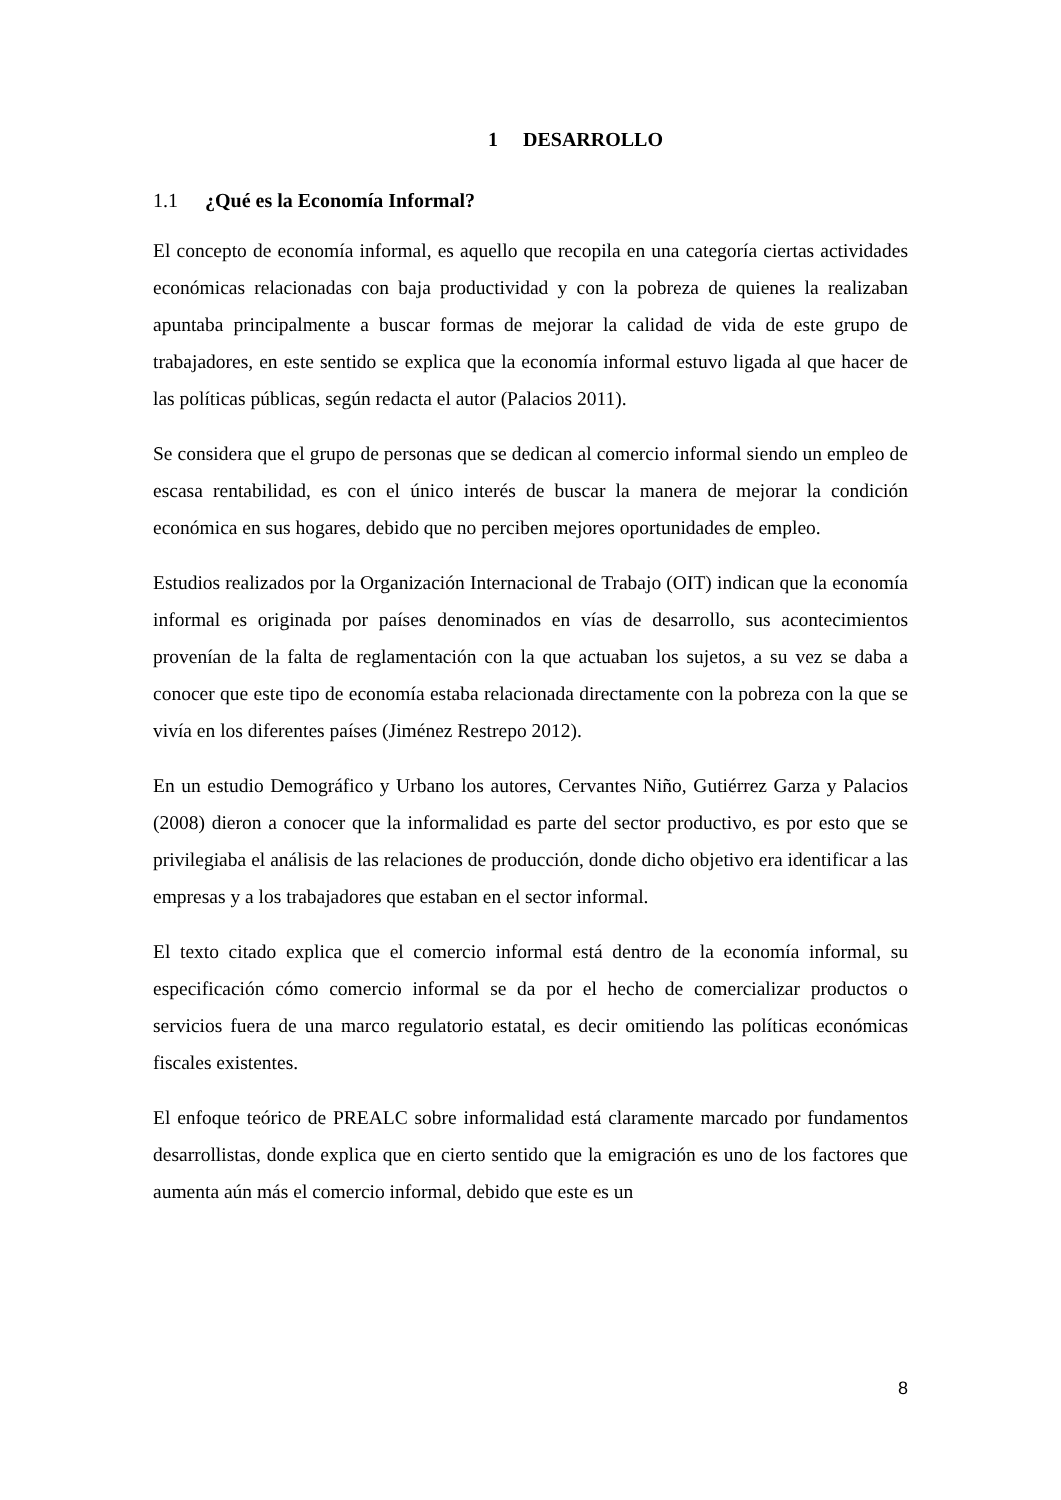1 DESARROLLO
1.1 ¿Qué es la Economía Informal?
El concepto de economía informal, es aquello que recopila en una categoría ciertas actividades económicas relacionadas con baja productividad y con la pobreza de quienes la realizaban apuntaba principalmente a buscar formas de mejorar la calidad de vida de este grupo de trabajadores, en este sentido se explica que la economía informal estuvo ligada al que hacer de las políticas públicas, según redacta el autor (Palacios 2011).
Se considera que el grupo de personas que se dedican al comercio informal siendo un empleo de escasa rentabilidad, es con el único interés de buscar la manera de mejorar la condición económica en sus hogares, debido que no perciben mejores oportunidades de empleo.
Estudios realizados por la Organización Internacional de Trabajo (OIT) indican que la economía informal es originada por países denominados en vías de desarrollo, sus acontecimientos provenían de la falta de reglamentación con la que actuaban los sujetos, a su vez se daba a conocer que este tipo de economía estaba relacionada directamente con la pobreza con la que se vivía en los diferentes países (Jiménez Restrepo 2012).
En un estudio Demográfico y Urbano los autores, Cervantes Niño, Gutiérrez Garza y Palacios (2008) dieron a conocer que la informalidad es parte del sector productivo, es por esto que se privilegiaba el análisis de las relaciones de producción, donde dicho objetivo era identificar a las empresas y a los trabajadores que estaban en el sector informal.
El texto citado explica que el comercio informal está dentro de la economía informal, su especificación cómo comercio informal se da por el hecho de comercializar productos o servicios fuera de una marco regulatorio estatal, es decir omitiendo las políticas económicas fiscales existentes.
El enfoque teórico de PREALC sobre informalidad está claramente marcado por fundamentos desarrollistas, donde explica que en cierto sentido que la emigración es uno de los factores que aumenta aún más el comercio informal, debido que este es un
8